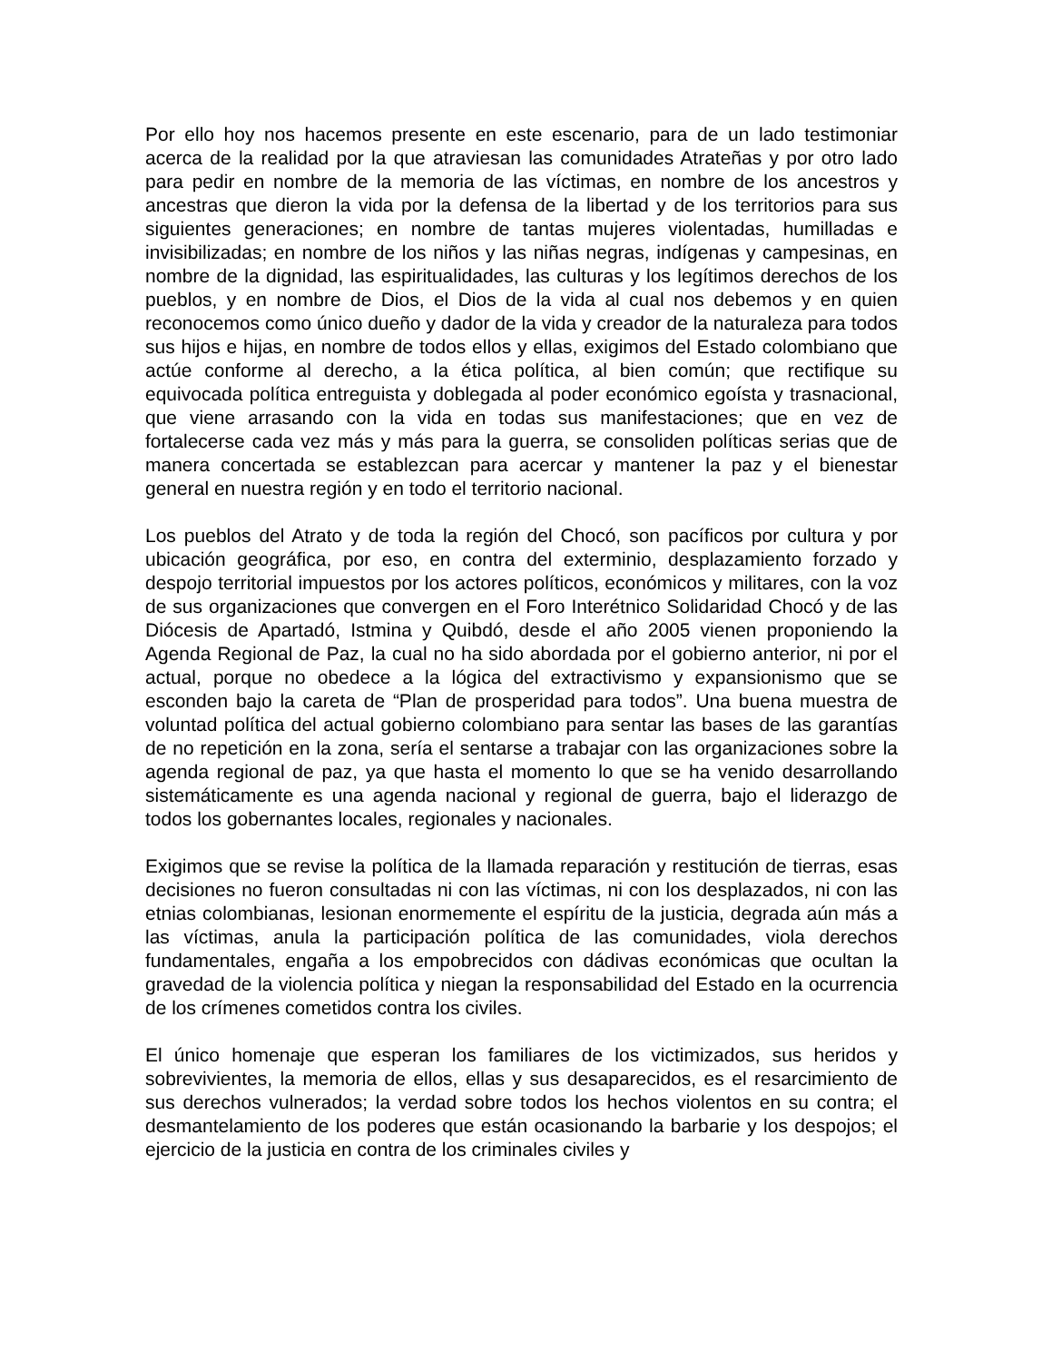Por ello hoy nos hacemos presente en este escenario, para de un lado testimoniar acerca de la realidad por la que atraviesan las comunidades Atrateñas y por otro lado para pedir en nombre de la memoria de las víctimas, en nombre de los ancestros y ancestras que dieron la vida por la defensa de la libertad y de los territorios para sus siguientes generaciones; en nombre de tantas mujeres violentadas, humilladas e invisibilizadas; en nombre de los niños y las niñas negras, indígenas y campesinas, en nombre de la dignidad, las espiritualidades, las culturas y los legítimos derechos de los pueblos, y en nombre de Dios, el Dios de la vida al cual nos debemos y en quien reconocemos como único dueño y dador de la vida y creador de la naturaleza para todos sus hijos e hijas, en nombre de todos ellos y ellas, exigimos del Estado colombiano que actúe conforme al derecho, a la ética política, al bien común; que rectifique su equivocada política entreguista y doblegada al poder económico egoísta y trasnacional, que viene arrasando con la vida en todas sus manifestaciones; que en vez de fortalecerse cada vez más y más para la guerra, se consoliden políticas serias que de manera concertada se establezcan para acercar y mantener la paz y el bienestar general en nuestra región y en todo el territorio nacional.
Los pueblos del Atrato y de toda la región del Chocó, son pacíficos por cultura y por ubicación geográfica, por eso, en contra del exterminio, desplazamiento forzado y despojo territorial impuestos por los actores políticos, económicos y militares, con la voz de sus organizaciones que convergen en el Foro Interétnico Solidaridad Chocó y de las Diócesis de Apartadó, Istmina y Quibdó, desde el año 2005 vienen proponiendo la Agenda Regional de Paz, la cual no ha sido abordada por el gobierno anterior, ni por el actual, porque no obedece a la lógica del extractivismo y expansionismo que se esconden bajo la careta de “Plan de prosperidad para todos”. Una buena muestra de voluntad política del actual gobierno colombiano para sentar las bases de las garantías de no repetición en la zona, sería el sentarse a trabajar con las organizaciones sobre la agenda regional de paz, ya que hasta el momento lo que se ha venido desarrollando sistemáticamente es una agenda nacional y regional de guerra, bajo el liderazgo de todos los gobernantes locales, regionales y nacionales.
Exigimos que se revise la política de la llamada reparación y restitución de tierras, esas decisiones no fueron consultadas ni con las víctimas, ni con los desplazados, ni con las etnias colombianas, lesionan enormemente el espíritu de la justicia, degrada aún más a las víctimas, anula la participación política de las comunidades, viola derechos fundamentales, engaña a los empobrecidos con dádivas económicas que ocultan la gravedad de la violencia política y niegan la responsabilidad del Estado en la ocurrencia de los crímenes cometidos contra los civiles.
El único homenaje que esperan los familiares de los victimizados, sus heridos y sobrevivientes, la memoria de ellos, ellas y sus desaparecidos, es el resarcimiento de sus derechos vulnerados; la verdad sobre todos los hechos violentos en su contra; el desmantelamiento de los poderes que están ocasionando la barbarie y los despojos; el ejercicio de la justicia en contra de los criminales civiles y